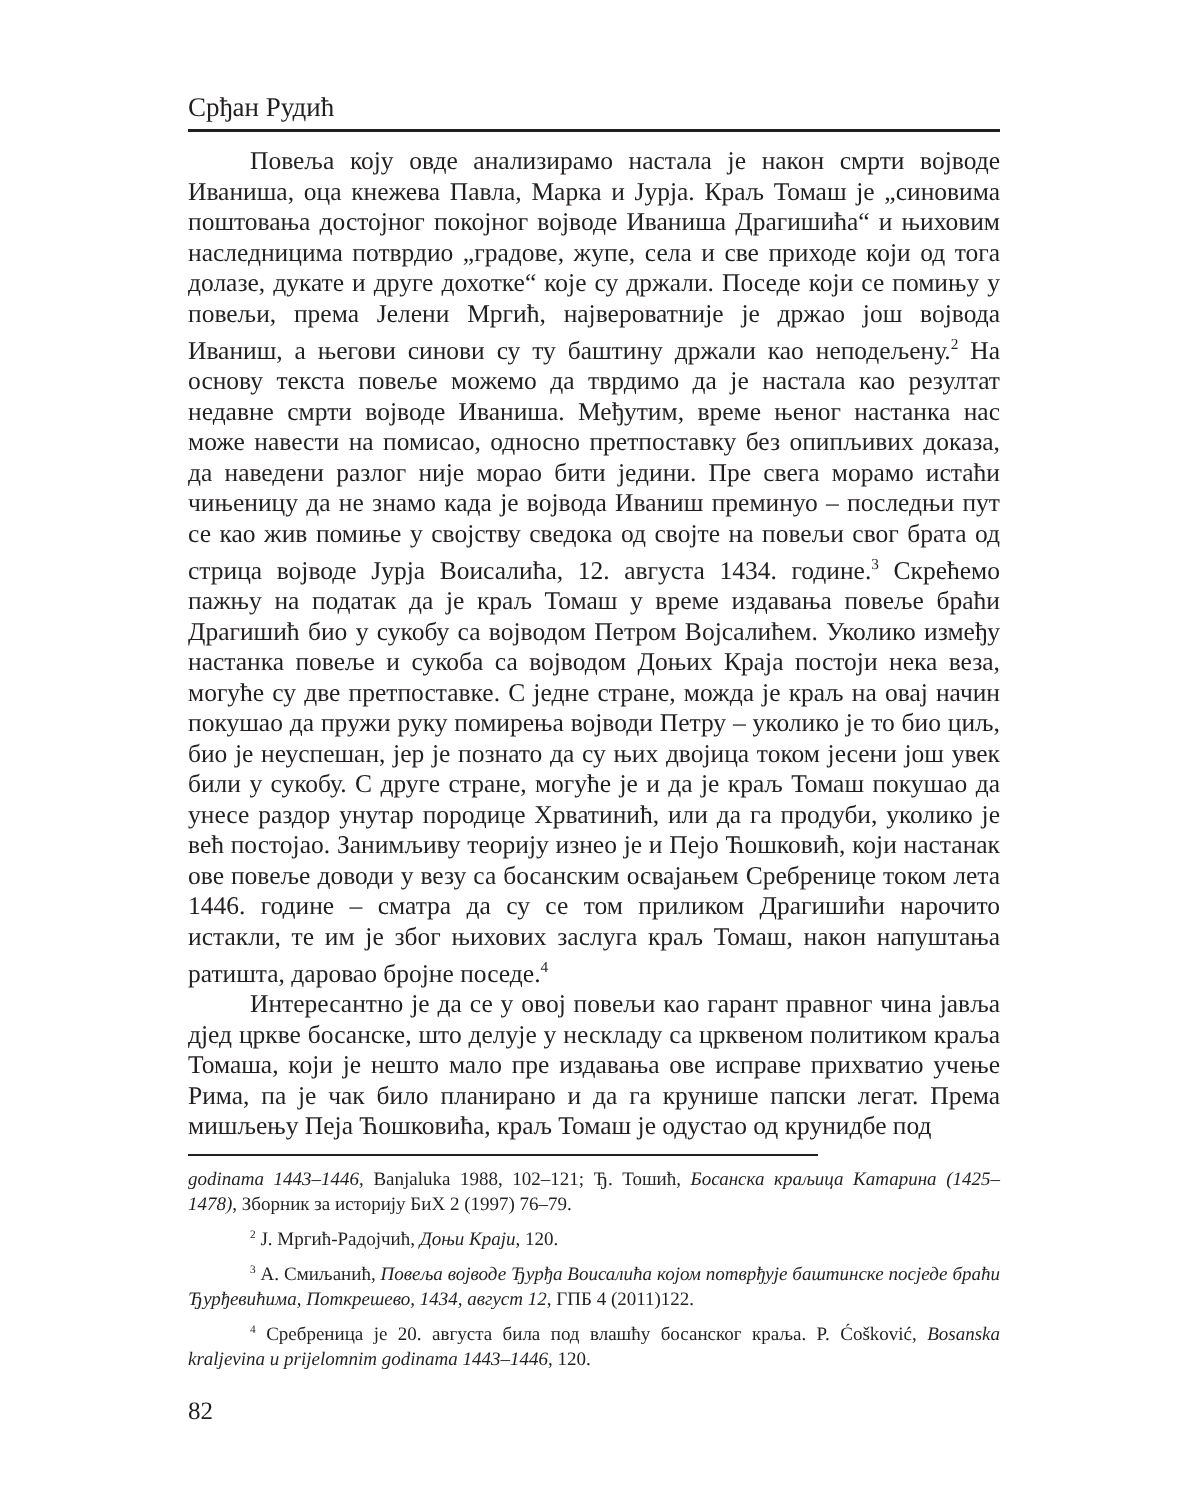Срђан Рудић
Повеља коју овде анализирамо настала је након смрти војводе Иваниша, оца кнежева Павла, Марка и Јурја. Краљ Томаш је „синовима поштовања достојног покојног војводе Иваниша Драгишића“ и њиховим наследницима потврдио „градове, жупе, села и све приходе који од тога долазе, дукате и друге дохотке“ које су држали. Поседе који се помињу у повељи, према Јелени Мргић, највероватније је држао још војвода Иваниш, а његови синови су ту баштину држали као неподељену.<sup>2</sup> На основу текста повеље можемо да тврдимо да је настала као резултат недавне смрти војводе Иваниша. Међутим, време њеног настанка нас може навести на помисао, односно претпоставку без опипљивих доказа, да наведени разлог није морао бити једини. Пре свега морамо истаћи чињеницу да не знамо када је војвода Иваниш преминуо – последњи пут се као жив помиње у својству сведока од својте на повељи свог брата од стрица војводе Јурја Воисалића, 12. августа 1434. године.<sup>3</sup> Скрећемо пажњу на податак да је краљ Томаш у време издавања повеље браћи Драгишић био у сукобу са војводом Петром Војсалићем. Уколико између настанка повеље и сукоба са војводом Доњих Краја постоји нека веза, могуће су две претпоставке. С једне стране, можда је краљ на овај начин покушао да пружи руку помирења војводи Петру – уколико је то био циљ, био је неуспешан, јер је познато да су њих двојица током јесени још увек били у сукобу. С друге стране, могуће је и да је краљ Томаш покушао да унесе раздор унутар породице Хрватинић, или да га продуби, уколико је већ постојао. Занимљиву теорију изнео је и Пејо Ћошковић, који настанак ове повеље доводи у везу са босанским освајањем Сребренице током лета 1446. године – сматра да су се том приликом Драгишићи нарочито истакли, те им је због њихових заслуга краљ Томаш, након напуштања ратишта, даровао бројне поседе.<sup>4</sup>
Интересантно је да се у овој повељи као гарант правног чина јавља дјед цркве босанске, што делује у нескладу са црквеном политиком краља Томаша, који је нешто мало пре издавања ове исправе прихватио учење Рима, па је чак било планирано и да га крунише папски легат. Према мишљењу Пеја Ћошковића, краљ Томаш је одустао од крунидбе под
godinama 1443–1446, Banjaluka 1988, 102–121; Ђ. Тошић, Босанска краљица Катарина (1425–1478), Зборник за историју БиХ 2 (1997) 76–79.
<sup>2</sup> Ј. Мргић-Радојчић, Доњи Краји, 120.
<sup>3</sup> А. Смиљанић, Повеља војводе Ђурђа Воисалића којом потврђује баштинске посједе браћи Ђурђевићима, Поткрешево, 1434, август 12, ГПБ 4 (2011)122.
<sup>4</sup> Сребреница је 20. августа била под влашћу босанског краља. P. Ćošković, Bosanska kraljevina u prijelomnim godinama 1443–1446, 120.
82